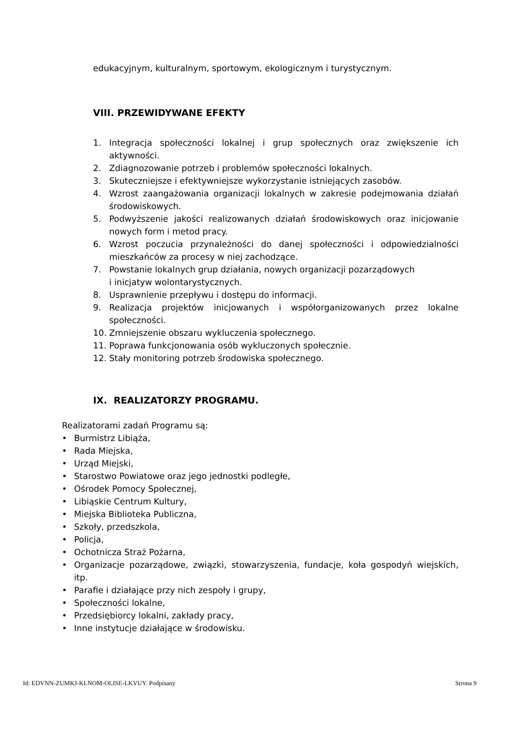edukacyjnym, kulturalnym, sportowym, ekologicznym i turystycznym.
VIII. PRZEWIDYWANE EFEKTY
1. Integracja społeczności lokalnej i grup społecznych oraz zwiększenie ich aktywności.
2. Zdiagnozowanie potrzeb i problemów społeczności lokalnych.
3. Skuteczniejsze i efektywniejsze wykorzystanie istniejących zasobów.
4. Wzrost zaangażowania organizacji lokalnych w zakresie podejmowania działań środowiskowych.
5. Podwyższenie jakości realizowanych działań środowiskowych oraz inicjowanie nowych form i metod pracy.
6. Wzrost poczucia przynależności do danej społeczności i odpowiedzialności mieszkańców za procesy w niej zachodzące.
7. Powstanie lokalnych grup działania, nowych organizacji pozarządowych
i inicjatyw wolontarystycznych.
8. Usprawnienie przepływu i dostępu do informacji.
9. Realizacja projektów inicjowanych i współorganizowanych przez lokalne społeczności.
10. Zmniejszenie obszaru wykluczenia społecznego.
11. Poprawa funkcjonowania osób wykluczonych społecznie.
12. Stały monitoring potrzeb środowiska społecznego.
IX. REALIZATORZY PROGRAMU.
Realizatorami zadań Programu są:
• Burmistrz Libiąża,
• Rada Miejska,
• Urząd Miejski,
• Starostwo Powiatowe oraz jego jednostki podległe,
• Ośrodek Pomocy Społecznej,
• Libiąskie Centrum Kultury,
• Miejska Biblioteka Publiczna,
• Szkoły, przedszkola,
• Policja,
• Ochotnicza Straż Pożarna,
• Organizacje pozarządowe, związki, stowarzyszenia, fundacje, koła gospodyń wiejskich, itp.
• Parafie i działające przy nich zespoły i grupy,
• Społeczności lokalne,
• Przedsiębiorcy lokalni, zakłady pracy,
• Inne instytucje działające w środowisku.
Id: EDVNN-ZUMKJ-KLNOM-OLISE-LKVUY. Podpisany Strona 9